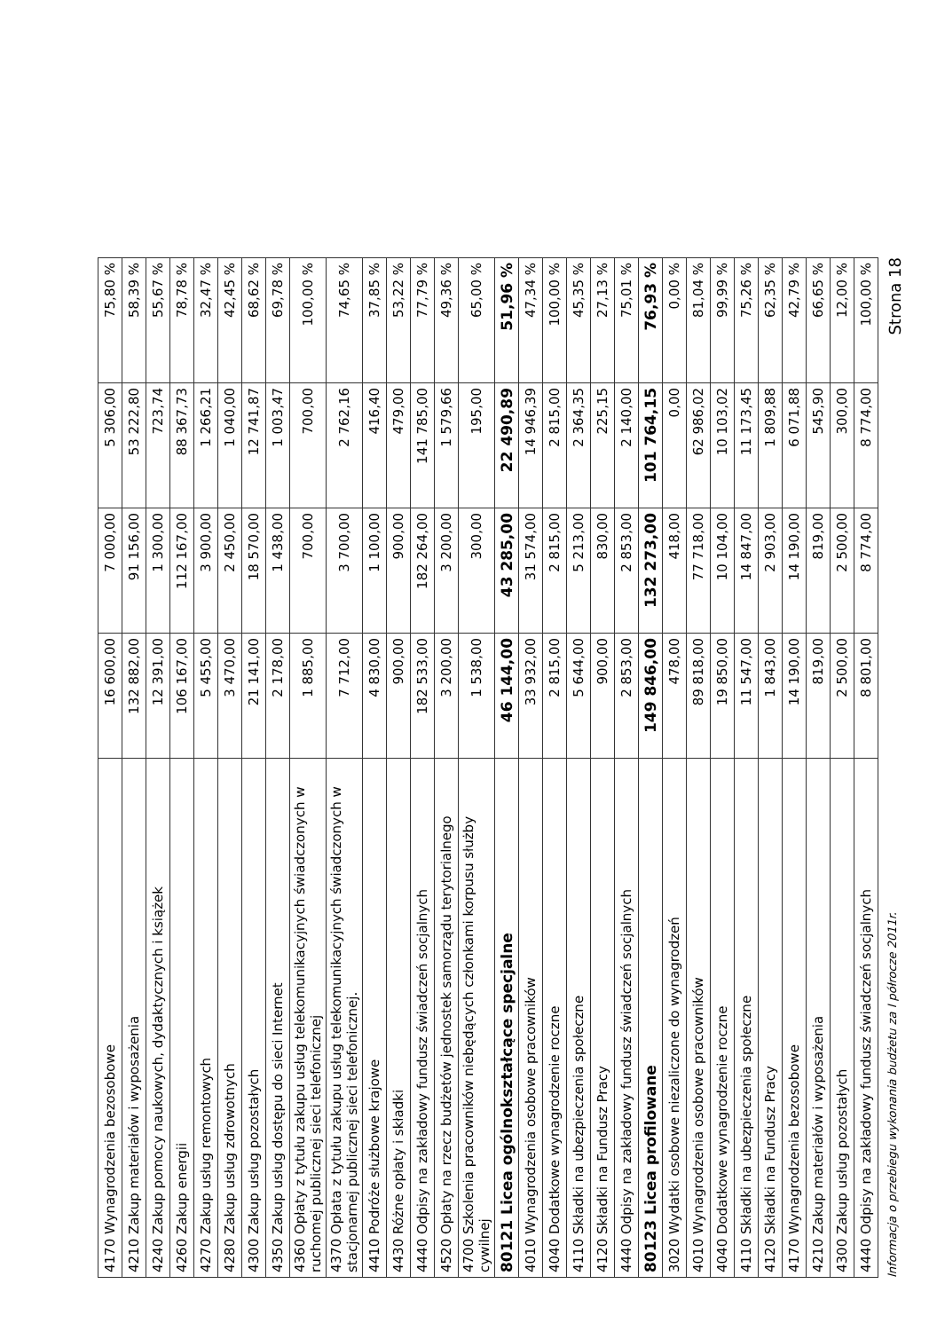| 4170 Wynagrodzenia bezosobowe | 16 600,00 | 7 000,00 | 5 306,00 | 75,80 % |
| 4210 Zakup materiałów i wyposażenia | 132 882,00 | 91 156,00 | 53 222,80 | 58,39 % |
| 4240 Zakup pomocy naukowych, dydaktycznych i książek | 12 391,00 | 1 300,00 | 723,74 | 55,67 % |
| 4260 Zakup energii | 106 167,00 | 112 167,00 | 88 367,73 | 78,78 % |
| 4270 Zakup usług remontowych | 5 455,00 | 3 900,00 | 1 266,21 | 32,47 % |
| 4280 Zakup usług zdrowotnych | 3 470,00 | 2 450,00 | 1 040,00 | 42,45 % |
| 4300 Zakup usług pozostałych | 21 141,00 | 18 570,00 | 12 741,87 | 68,62 % |
| 4350 Zakup usług dostępu do sieci Internet | 2 178,00 | 1 438,00 | 1 003,47 | 69,78 % |
| 4360 Opłaty z tytułu zakupu usług telekomunikacyjnych świadczonych w ruchomej publicznej sieci telefonicznej | 1 885,00 | 700,00 | 700,00 | 100,00 % |
| 4370 Opłata z tytułu zakupu usług telekomunikacyjnych świadczonych w stacjonarnej publicznej sieci telefonicznej. | 7 712,00 | 3 700,00 | 2 762,16 | 74,65 % |
| 4410 Podróże służbowe krajowe | 4 830,00 | 1 100,00 | 416,40 | 37,85 % |
| 4430 Różne opłaty i składki | 900,00 | 900,00 | 479,00 | 53,22 % |
| 4440 Odpisy na zakładowy fundusz świadczeń socjalnych | 182 533,00 | 182 264,00 | 141 785,00 | 77,79 % |
| 4520 Opłaty na rzecz budżetów jednostek samorządu terytorialnego | 3 200,00 | 3 200,00 | 1 579,66 | 49,36 % |
| 4700 Szkolenia pracowników niebędących członkami korpusu służby cywilnej | 1 538,00 | 300,00 | 195,00 | 65,00 % |
| 80121 Licea ogólnokształcące specjalne | 46 144,00 | 43 285,00 | 22 490,89 | 51,96 % |
| 4010 Wynagrodzenia osobowe pracowników | 33 932,00 | 31 574,00 | 14 946,39 | 47,34 % |
| 4040 Dodatkowe wynagrodzenie roczne | 2 815,00 | 2 815,00 | 2 815,00 | 100,00 % |
| 4110 Składki na ubezpieczenia społeczne | 5 644,00 | 5 213,00 | 2 364,35 | 45,35 % |
| 4120 Składki na Fundusz Pracy | 900,00 | 830,00 | 225,15 | 27,13 % |
| 4440 Odpisy na zakładowy fundusz świadczeń socjalnych | 2 853,00 | 2 853,00 | 2 140,00 | 75,01 % |
| 80123 Licea profilowane | 149 846,00 | 132 273,00 | 101 764,15 | 76,93 % |
| 3020 Wydatki osobowe niezaliczone do wynagrodzeń | 478,00 | 418,00 | 0,00 | 0,00 % |
| 4010 Wynagrodzenia osobowe pracowników | 89 818,00 | 77 718,00 | 62 986,02 | 81,04 % |
| 4040 Dodatkowe wynagrodzenie roczne | 19 850,00 | 10 104,00 | 10 103,02 | 99,99 % |
| 4110 Składki na ubezpieczenia społeczne | 11 547,00 | 14 847,00 | 11 173,45 | 75,26 % |
| 4120 Składki na Fundusz Pracy | 1 843,00 | 2 903,00 | 1 809,88 | 62,35 % |
| 4170 Wynagrodzenia bezosobowe | 14 190,00 | 14 190,00 | 6 071,88 | 42,79 % |
| 4210 Zakup materiałów i wyposażenia | 819,00 | 819,00 | 545,90 | 66,65 % |
| 4300 Zakup usług pozostałych | 2 500,00 | 2 500,00 | 300,00 | 12,00 % |
| 4440 Odpisy na zakładowy fundusz świadczeń socjalnych | 8 801,00 | 8 774,00 | 8 774,00 | 100,00 % |
Informacja o przebiegu wykonania budżetu za I półrocze 2011r. Strona 18